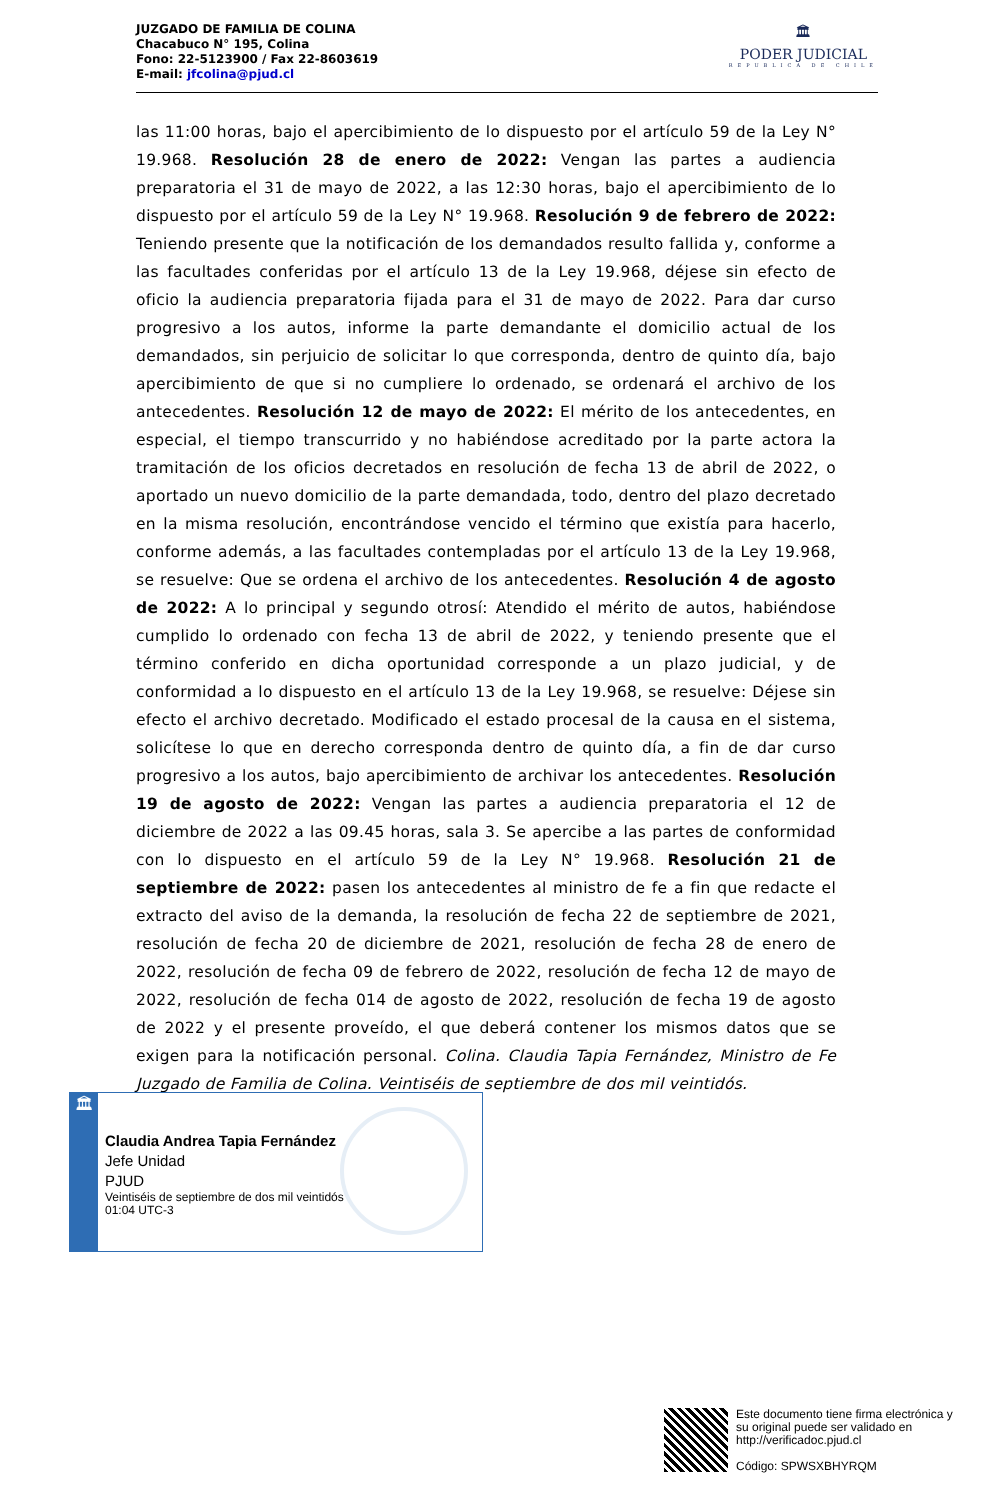JUZGADO DE FAMILIA DE COLINA
Chacabuco N° 195, Colina
Fono: 22-5123900 / Fax 22-8603619
E-mail: jfcolina@pjud.cl
🏛
PODER JUDICIAL
REPUBLICA DE CHILE
las 11:00 horas, bajo el apercibimiento de lo dispuesto por el artículo 59 de la Ley N° 19.968. Resolución 28 de enero de 2022: Vengan las partes a audiencia preparatoria el 31 de mayo de 2022, a las 12:30 horas, bajo el apercibimiento de lo dispuesto por el artículo 59 de la Ley N° 19.968. Resolución 9 de febrero de 2022: Teniendo presente que la notificación de los demandados resulto fallida y, conforme a las facultades conferidas por el artículo 13 de la Ley 19.968, déjese sin efecto de oficio la audiencia preparatoria fijada para el 31 de mayo de 2022. Para dar curso progresivo a los autos, informe la parte demandante el domicilio actual de los demandados, sin perjuicio de solicitar lo que corresponda, dentro de quinto día, bajo apercibimiento de que si no cumpliere lo ordenado, se ordenará el archivo de los antecedentes. Resolución 12 de mayo de 2022: El mérito de los antecedentes, en especial, el tiempo transcurrido y no habiéndose acreditado por la parte actora la tramitación de los oficios decretados en resolución de fecha 13 de abril de 2022, o aportado un nuevo domicilio de la parte demandada, todo, dentro del plazo decretado en la misma resolución, encontrándose vencido el término que existía para hacerlo, conforme además, a las facultades contempladas por el artículo 13 de la Ley 19.968, se resuelve: Que se ordena el archivo de los antecedentes. Resolución 4 de agosto de 2022: A lo principal y segundo otrosí: Atendido el mérito de autos, habiéndose cumplido lo ordenado con fecha 13 de abril de 2022, y teniendo presente que el término conferido en dicha oportunidad corresponde a un plazo judicial, y de conformidad a lo dispuesto en el artículo 13 de la Ley 19.968, se resuelve: Déjese sin efecto el archivo decretado. Modificado el estado procesal de la causa en el sistema, solicítese lo que en derecho corresponda dentro de quinto día, a fin de dar curso progresivo a los autos, bajo apercibimiento de archivar los antecedentes. Resolución 19 de agosto de 2022: Vengan las partes a audiencia preparatoria el 12 de diciembre de 2022 a las 09.45 horas, sala 3. Se apercibe a las partes de conformidad con lo dispuesto en el artículo 59 de la Ley N° 19.968. Resolución 21 de septiembre de 2022: pasen los antecedentes al ministro de fe a fin que redacte el extracto del aviso de la demanda, la resolución de fecha 22 de septiembre de 2021, resolución de fecha 20 de diciembre de 2021, resolución de fecha 28 de enero de 2022, resolución de fecha 09 de febrero de 2022, resolución de fecha 12 de mayo de 2022, resolución de fecha 014 de agosto de 2022, resolución de fecha 19 de agosto de 2022 y el presente proveído, el que deberá contener los mismos datos que se exigen para la notificación personal. Colina. Claudia Tapia Fernández, Ministro de Fe Juzgado de Familia de Colina. Veintiséis de septiembre de dos mil veintidós.
🏛
Claudia Andrea Tapia Fernández
Jefe Unidad
PJUD
Veintiséis de septiembre de dos mil veintidós
01:04 UTC-3
Este documento tiene firma electrónica y su original puede ser validado en http://verificadoc.pjud.cl
Código: SPWSXBHYRQM